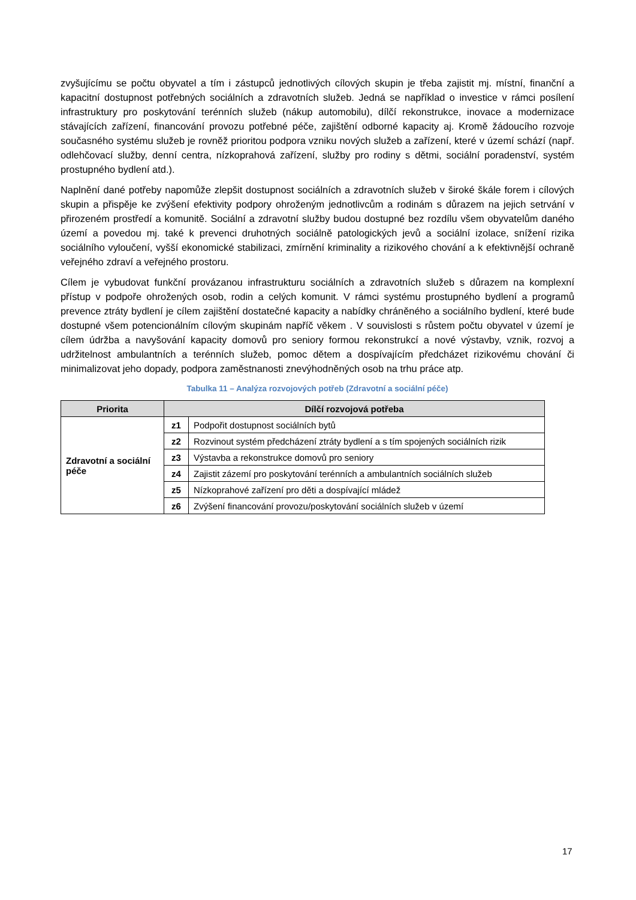zvyšujícímu se počtu obyvatel a tím i zástupců jednotlivých cílových skupin je třeba zajistit mj. místní, finanční a kapacitní dostupnost potřebných sociálních a zdravotních služeb. Jedná se například o investice v rámci posílení infrastruktury pro poskytování terénních služeb (nákup automobilu), dílčí rekonstrukce, inovace a modernizace stávajících zařízení, financování provozu potřebné péče, zajištění odborné kapacity aj. Kromě žádoucího rozvoje současného systému služeb je rovněž prioritou podpora vzniku nových služeb a zařízení, které v území schází (např. odlehčovací služby, denní centra, nízkoprahová zařízení, služby pro rodiny s dětmi, sociální poradenství, systém prostupného bydlení atd.).
Naplnění dané potřeby napomůže zlepšit dostupnost sociálních a zdravotních služeb v široké škále forem i cílových skupin a přispěje ke zvýšení efektivity podpory ohroženým jednotlivcům a rodinám s důrazem na jejich setrvání v přirozeném prostředí a komunitě. Sociální a zdravotní služby budou dostupné bez rozdílu všem obyvatelům daného území a povedou mj. také k prevenci druhotných sociálně patologických jevů a sociální izolace, snížení rizika sociálního vyloučení, vyšší ekonomické stabilizaci, zmírnění kriminality a rizikového chování a k efektivnější ochraně veřejného zdraví a veřejného prostoru.
Cílem je vybudovat funkční provázanou infrastrukturu sociálních a zdravotních služeb s důrazem na komplexní přístup v podpoře ohrožených osob, rodin a celých komunit. V rámci systému prostupného bydlení a programů prevence ztráty bydlení je cílem zajištění dostatečné kapacity a nabídky chráněného a sociálního bydlení, které bude dostupné všem potencionálním cílovým skupinám napříč věkem . V souvislosti s růstem počtu obyvatel v území je cílem údržba a navyšování kapacity domovů pro seniory formou rekonstrukcí a nové výstavby, vznik, rozvoj a udržitelnost ambulantních a terénních služeb, pomoc dětem a dospívajícím předcházet rizikovému chování či minimalizovat jeho dopady, podpora zaměstnanosti znevýhodněných osob na trhu práce atp.
Tabulka 11 – Analýza rozvojových potřeb (Zdravotní a sociální péče)
| Priorita | Dílčí rozvojová potřeba | |
| --- | --- | --- |
| Zdravotní a sociální péče | z1 | Podpořit dostupnost sociálních bytů |
| | z2 | Rozvinout systém předcházení ztráty bydlení a s tím spojených sociálních rizik |
| | z3 | Výstavba a rekonstrukce domovů pro seniory |
| | z4 | Zajistit zázemí pro poskytování terénních a ambulantních sociálních služeb |
| | z5 | Nízkoprahové zařízení pro děti a dospívající mládež |
| | z6 | Zvýšení financování provozu/poskytování sociálních služeb v území |
17